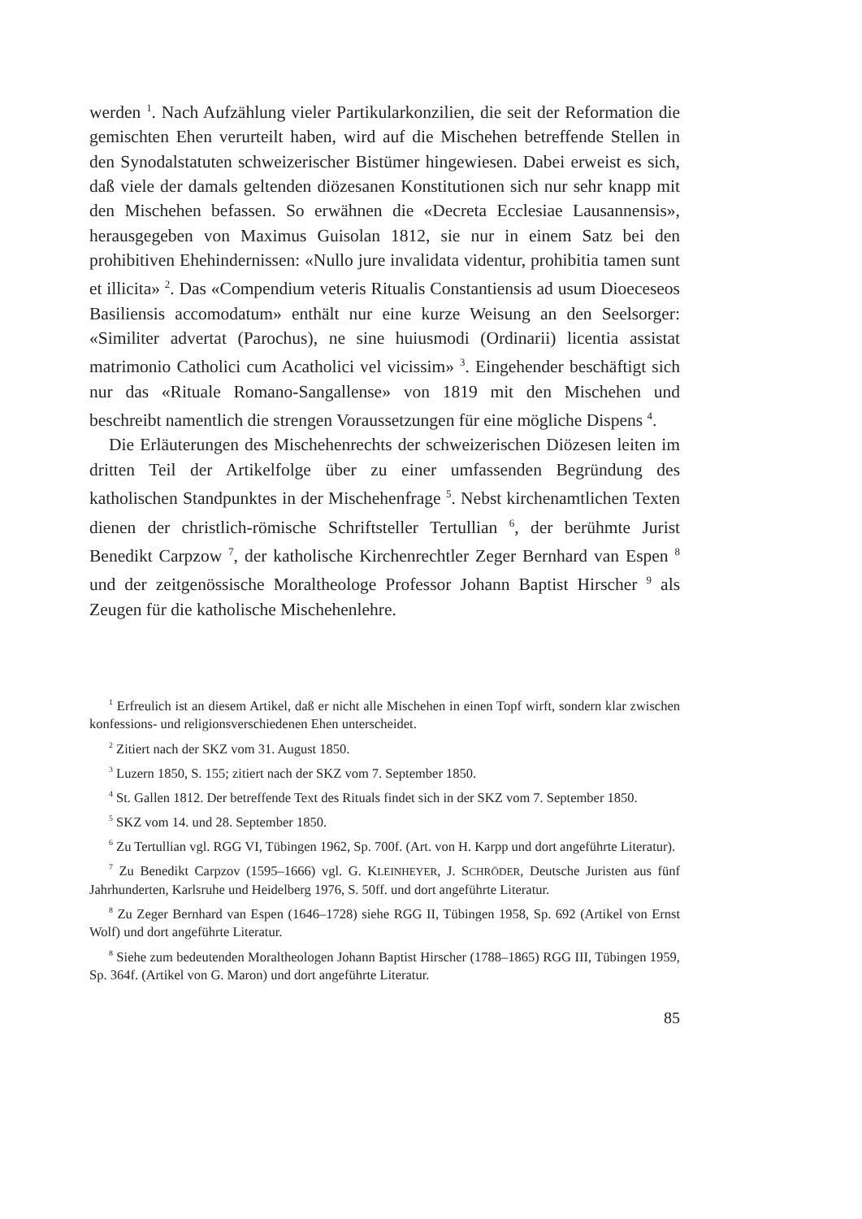werden <sup>1</sup>. Nach Aufzählung vieler Partikularkonzilien, die seit der Reformation die gemischten Ehen verurteilt haben, wird auf die Mischehen betreffende Stellen in den Synodalstatuten schweizerischer Bistümer hingewiesen. Dabei erweist es sich, daß viele der damals geltenden diözesanen Konstitutionen sich nur sehr knapp mit den Mischehen befassen. So erwähnen die «Decreta Ecclesiae Lausannensis», herausgegeben von Maximus Guisolan 1812, sie nur in einem Satz bei den prohibitiven Ehehindernissen: «Nullo jure invalidata videntur, prohibitia tamen sunt et illicita» <sup>2</sup>. Das «Compendium veteris Ritualis Constantiensis ad usum Dioeceseos Basiliensis accomodatum» enthält nur eine kurze Weisung an den Seelsorger: «Similiter advertat (Parochus), ne sine huiusmodi (Ordinarii) licentia assistat matrimonio Catholici cum Acatholici vel vicissim» <sup>3</sup>. Eingehender beschäftigt sich nur das «Rituale Romano-Sangallense» von 1819 mit den Mischehen und beschreibt namentlich die strengen Voraussetzungen für eine mögliche Dispens <sup>4</sup>.
Die Erläuterungen des Mischehenrechts der schweizerischen Diözesen leiten im dritten Teil der Artikelfolge über zu einer umfassenden Begründung des katholischen Standpunktes in der Mischehenfrage <sup>5</sup>. Nebst kirchenamtlichen Texten dienen der christlich-römische Schriftsteller Tertullian <sup>6</sup>, der berühmte Jurist Benedikt Carpzow <sup>7</sup>, der katholische Kirchenrechtler Zeger Bernhard van Espen <sup>8</sup> und der zeitgenössische Moraltheologe Professor Johann Baptist Hirscher <sup>9</sup> als Zeugen für die katholische Mischehenlehre.
<sup>1</sup> Erfreulich ist an diesem Artikel, daß er nicht alle Mischehen in einen Topf wirft, sondern klar zwischen konfessions- und religionsverschiedenen Ehen unterscheidet.
<sup>2</sup> Zitiert nach der SKZ vom 31. August 1850.
<sup>3</sup> Luzern 1850, S. 155; zitiert nach der SKZ vom 7. September 1850.
<sup>4</sup> St. Gallen 1812. Der betreffende Text des Rituals findet sich in der SKZ vom 7. September 1850.
<sup>5</sup> SKZ vom 14. und 28. September 1850.
<sup>6</sup> Zu Tertullian vgl. RGG VI, Tübingen 1962, Sp. 700f. (Art. von H. Karpp und dort angeführte Literatur).
<sup>7</sup> Zu Benedikt Carpzov (1595–1666) vgl. G. KLEINHEYER, J. SCHRÖDER, Deutsche Juristen aus fünf Jahrhunderten, Karlsruhe und Heidelberg 1976, S. 50ff. und dort angeführte Literatur.
<sup>8</sup> Zu Zeger Bernhard van Espen (1646–1728) siehe RGG II, Tübingen 1958, Sp. 692 (Artikel von Ernst Wolf) und dort angeführte Literatur.
<sup>8</sup> Siehe zum bedeutenden Moraltheologen Johann Baptist Hirscher (1788–1865) RGG III, Tübingen 1959, Sp. 364f. (Artikel von G. Maron) und dort angeführte Literatur.
85